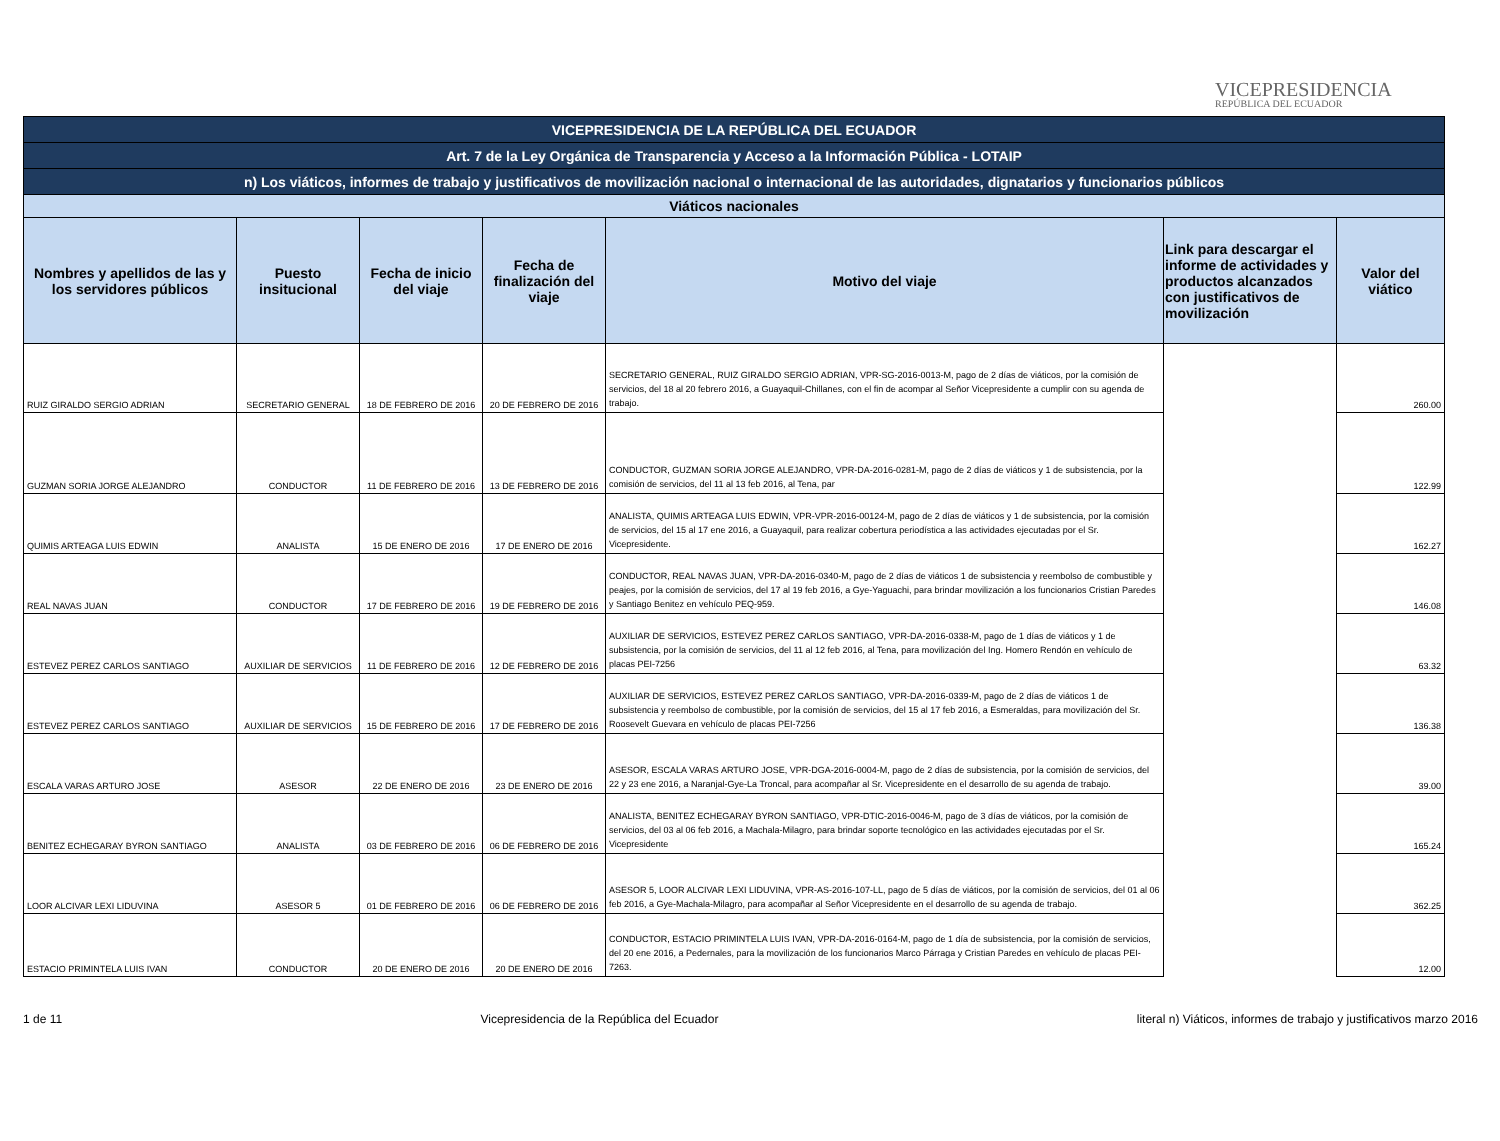VICEPRESIDENCIA
REPÚBLICA DEL ECUADOR
| VICEPRESIDENCIA DE LA REPÚBLICA DEL ECUADOR | | | | | | |
| Art. 7 de la Ley Orgánica de Transparencia y Acceso a la Información Pública - LOTAIP | | | | | | |
| n) Los viáticos, informes de trabajo y justificativos de movilización nacional o internacional de las autoridades, dignatarios y funcionarios públicos | | | | | | |
| Viáticos nacionales | | | | | | |
| Nombres y apellidos de las y los servidores públicos | Puesto insitucional | Fecha de inicio del viaje | Fecha de finalización del viaje | Motivo del viaje | Link para descargar el informe de actividades y productos alcanzados con justificativos de movilización | Valor del viático |
| RUIZ GIRALDO SERGIO ADRIAN | SECRETARIO GENERAL | 18 DE FEBRERO DE 2016 | 20 DE FEBRERO DE 2016 | SECRETARIO GENERAL, RUIZ GIRALDO SERGIO ADRIAN, VPR-SG-2016-0013-M, pago de 2 días de viáticos, por la comisión de servicios, del 18 al 20 febrero 2016, a Guayaquil-Chillanes, con el fin de acompar al Señor Vicepresidente a cumplir con su agenda de trabajo. | | 260.00 |
| GUZMAN SORIA JORGE ALEJANDRO | CONDUCTOR | 11 DE FEBRERO DE 2016 | 13 DE FEBRERO DE 2016 | CONDUCTOR, GUZMAN SORIA JORGE ALEJANDRO, VPR-DA-2016-0281-M, pago de 2 días de viáticos y 1 de subsistencia, por la comisión de servicios, del 11 al 13 feb 2016, al Tena, par | | 122.99 |
| QUIMIS ARTEAGA LUIS EDWIN | ANALISTA | 15 DE ENERO DE 2016 | 17 DE ENERO DE 2016 | ANALISTA, QUIMIS ARTEAGA LUIS EDWIN, VPR-VPR-2016-00124-M, pago de 2 días de viáticos y 1 de subsistencia, por la comisión de servicios, del 15 al 17 ene 2016, a Guayaquil, para realizar cobertura periodística a las actividades ejecutadas por el Sr. Vicepresidente. | | 162.27 |
| REAL NAVAS JUAN | CONDUCTOR | 17 DE FEBRERO DE 2016 | 19 DE FEBRERO DE 2016 | CONDUCTOR, REAL NAVAS JUAN, VPR-DA-2016-0340-M, pago de 2 días de viáticos 1 de subsistencia y reembolso de combustible y peajes, por la comisión de servicios, del 17 al 19 feb 2016, a Gye-Yaguachi, para brindar movilización a los funcionarios Cristian Paredes y Santiago Benitez en vehículo PEQ-959. | | 146.08 |
| ESTEVEZ PEREZ CARLOS SANTIAGO | AUXILIAR DE SERVICIOS | 11 DE FEBRERO DE 2016 | 12 DE FEBRERO DE 2016 | AUXILIAR DE SERVICIOS, ESTEVEZ PEREZ CARLOS SANTIAGO, VPR-DA-2016-0338-M, pago de 1 días de viáticos y 1 de subsistencia, por la comisión de servicios, del 11 al 12 feb 2016, al Tena, para movilización del Ing. Homero Rendón en vehículo de placas PEI-7256 | | 63.32 |
| ESTEVEZ PEREZ CARLOS SANTIAGO | AUXILIAR DE SERVICIOS | 15 DE FEBRERO DE 2016 | 17 DE FEBRERO DE 2016 | AUXILIAR DE SERVICIOS, ESTEVEZ PEREZ CARLOS SANTIAGO, VPR-DA-2016-0339-M, pago de 2 días de viáticos 1 de subsistencia y reembolso de combustible, por la comisión de servicios, del 15 al 17 feb 2016, a Esmeraldas, para movilización del Sr. Roosevelt Guevara en vehículo de placas PEI-7256 | | 136.38 |
| ESCALA VARAS ARTURO JOSE | ASESOR | 22 DE ENERO DE 2016 | 23 DE ENERO DE 2016 | ASESOR, ESCALA VARAS ARTURO JOSE, VPR-DGA-2016-0004-M, pago de 2 días de subsistencia, por la comisión de servicios, del 22 y 23 ene 2016, a Naranjal-Gye-La Troncal, para acompañar al Sr. Vicepresidente en el desarrollo de su agenda de trabajo. | | 39.00 |
| BENITEZ ECHEGARAY BYRON SANTIAGO | ANALISTA | 03 DE FEBRERO DE 2016 | 06 DE FEBRERO DE 2016 | ANALISTA, BENITEZ ECHEGARAY BYRON SANTIAGO, VPR-DTIC-2016-0046-M, pago de 3 días de viáticos, por la comisión de servicios, del 03 al 06 feb 2016, a Machala-Milagro, para brindar soporte tecnológico en las actividades ejecutadas por el Sr. Vicepresidente | | 165.24 |
| LOOR ALCIVAR LEXI LIDUVINA | ASESOR 5 | 01 DE FEBRERO DE 2016 | 06 DE FEBRERO DE 2016 | ASESOR 5, LOOR ALCIVAR LEXI LIDUVINA, VPR-AS-2016-107-LL, pago de 5 días de viáticos, por la comisión de servicios, del 01 al 06 feb 2016, a Gye-Machala-Milagro, para acompañar al Señor Vicepresidente en el desarrollo de su agenda de trabajo. | | 362.25 |
| ESTACIO PRIMINTELA LUIS IVAN | CONDUCTOR | 20 DE ENERO DE 2016 | 20 DE ENERO DE 2016 | CONDUCTOR, ESTACIO PRIMINTELA LUIS IVAN, VPR-DA-2016-0164-M, pago de 1 día de subsistencia, por la comisión de servicios, del 20 ene 2016, a Pedernales, para la movilización de los funcionarios Marco Párraga y Cristian Paredes en vehículo de placas PEI-7263. | | 12.00 |
1 de 11 Vicepresidencia de la República del Ecuador literal n) Viáticos, informes de trabajo y justificativos marzo 2016